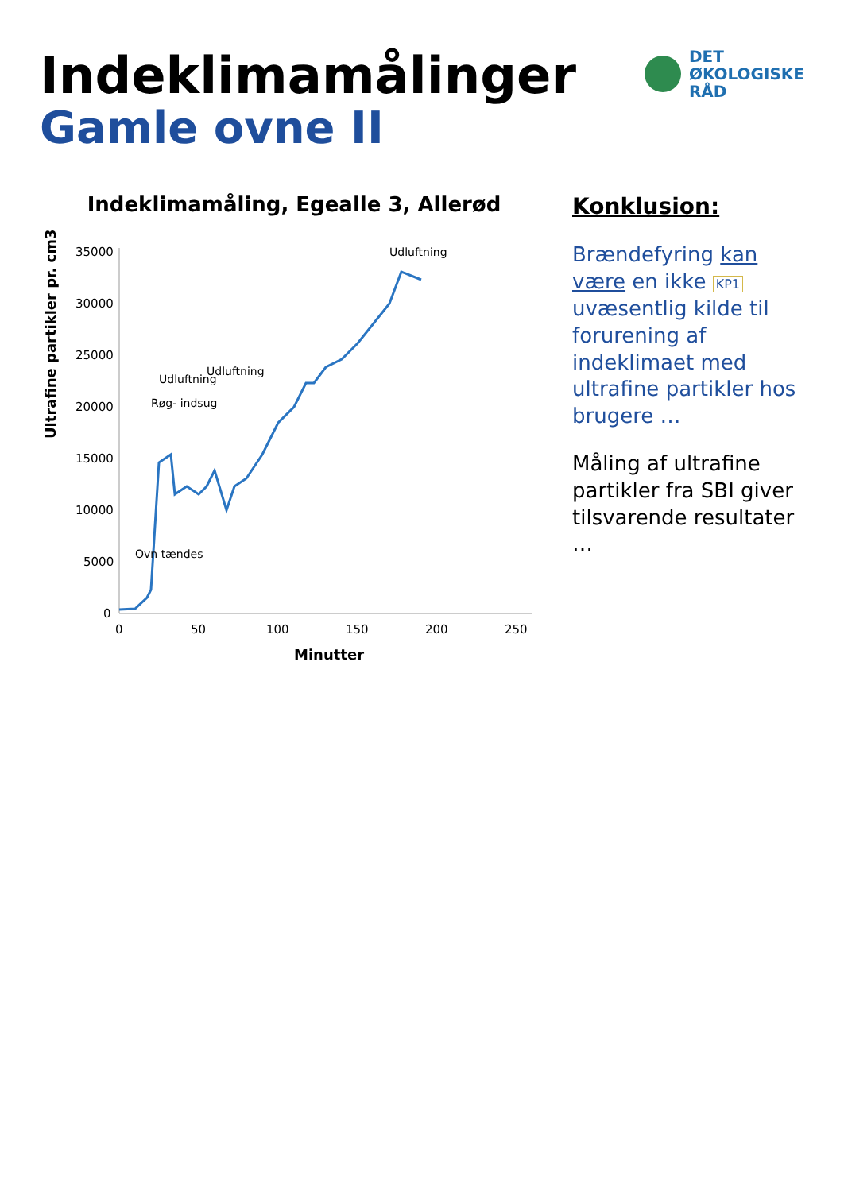Indeklimamålinger
Gamle ovne II
DET
ØKOLOGISKE
RÅD
Indeklimamåling, Egealle 3, Allerød
Ultrafine partikler pr. cm3
35000
30000
25000
20000
15000
10000
5000
0
Ovn tændes
Røg- indsug
Udluftning
Udluftning
Udluftning
0
50
100
150
200
250
Minutter
Konklusion:
Brændefyring kan være en ikke KP1 uvæsentlig kilde til forurening af indeklimaet med ultrafine partikler hos brugere …
Måling af ultrafine partikler fra SBI giver tilsvarende resultater …